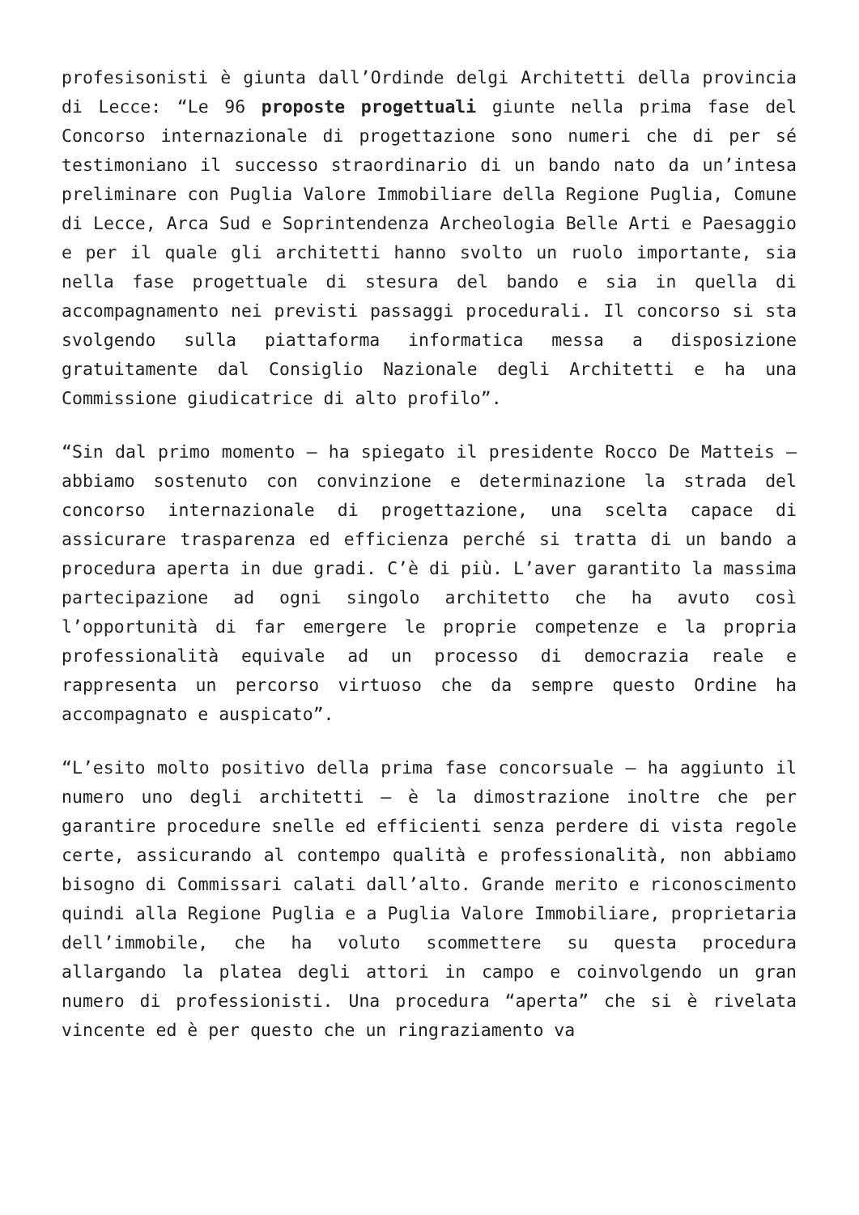profesisonisti è giunta dall’Ordinde delgi Architetti della provincia di Lecce: “Le 96 proposte progettuali giunte nella prima fase del Concorso internazionale di progettazione sono numeri che di per sé testimoniano il successo straordinario di un bando nato da un’intesa preliminare con Puglia Valore Immobiliare della Regione Puglia, Comune di Lecce, Arca Sud e Soprintendenza Archeologia Belle Arti e Paesaggio e per il quale gli architetti hanno svolto un ruolo importante, sia nella fase progettuale di stesura del bando e sia in quella di accompagnamento nei previsti passaggi procedurali. Il concorso si sta svolgendo sulla piattaforma informatica messa a disposizione gratuitamente dal Consiglio Nazionale degli Architetti e ha una Commissione giudicatrice di alto profilo”.
“Sin dal primo momento – ha spiegato il presidente Rocco De Matteis – abbiamo sostenuto con convinzione e determinazione la strada del concorso internazionale di progettazione, una scelta capace di assicurare trasparenza ed efficienza perché si tratta di un bando a procedura aperta in due gradi. C’è di più. L’aver garantito la massima partecipazione ad ogni singolo architetto che ha avuto così l’opportunità di far emergere le proprie competenze e la propria professionalità equivale ad un processo di democrazia reale e rappresenta un percorso virtuoso che da sempre questo Ordine ha accompagnato e auspicato”.
“L’esito molto positivo della prima fase concorsuale – ha aggiunto il numero uno degli architetti – è la dimostrazione inoltre che per garantire procedure snelle ed efficienti senza perdere di vista regole certe, assicurando al contempo qualità e professionalità, non abbiamo bisogno di Commissari calati dall’alto. Grande merito e riconoscimento quindi alla Regione Puglia e a Puglia Valore Immobiliare, proprietaria dell’immobile, che ha voluto scommettere su questa procedura allargando la platea degli attori in campo e coinvolgendo un gran numero di professionisti. Una procedura “aperta” che si è rivelata vincente ed è per questo che un ringraziamento va